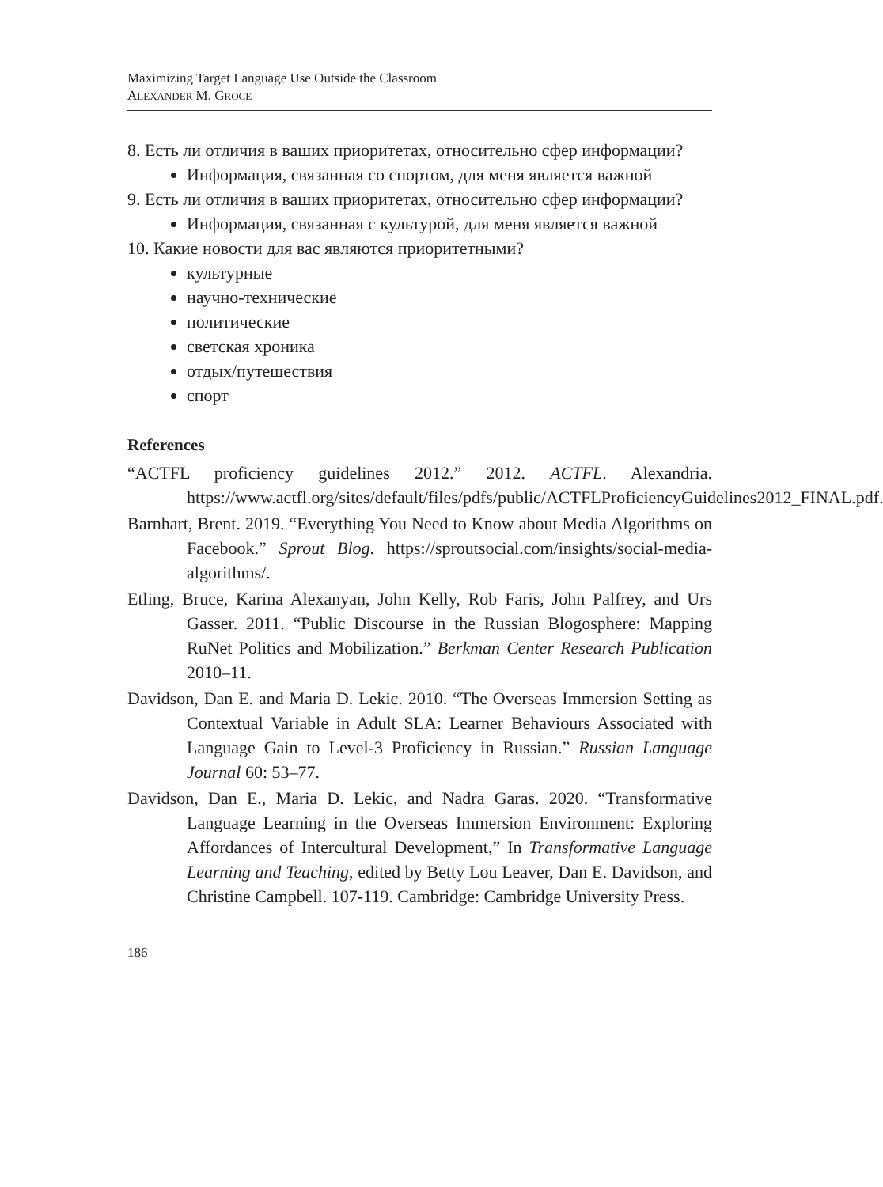Maximizing Target Language Use Outside the Classroom
ALEXANDER M. GROCE
8. Есть ли отличия в ваших приоритетах, относительно сфер информации?
Информация, связанная со спортом, для меня является важной
9. Есть ли отличия в ваших приоритетах, относительно сфер информации?
Информация, связанная с культурой, для меня является важной
10. Какие новости для вас являются приоритетными?
культурные
научно-технические
политические
светская хроника
отдых/путешествия
спорт
References
“ACTFL proficiency guidelines 2012.” 2012. ACTFL. Alexandria. https://www.actfl.org/sites/default/files/pdfs/public/ACTFLProficiencyGuidelines2012_FINAL.pdf.
Barnhart, Brent. 2019. “Everything You Need to Know about Media Algorithms on Facebook.” Sprout Blog. https://sproutsocial.com/insights/social-media-algorithms/.
Etling, Bruce, Karina Alexanyan, John Kelly, Rob Faris, John Palfrey, and Urs Gasser. 2011. “Public Discourse in the Russian Blogosphere: Mapping RuNet Politics and Mobilization.” Berkman Center Research Publication 2010–11.
Davidson, Dan E. and Maria D. Lekic. 2010. “The Overseas Immersion Setting as Contextual Variable in Adult SLA: Learner Behaviours Associated with Language Gain to Level-3 Proficiency in Russian.” Russian Language Journal 60: 53–77.
Davidson, Dan E., Maria D. Lekic, and Nadra Garas. 2020. “Transformative Language Learning in the Overseas Immersion Environment: Exploring Affordances of Intercultural Development,” In Transformative Language Learning and Teaching, edited by Betty Lou Leaver, Dan E. Davidson, and Christine Campbell. 107-119. Cambridge: Cambridge University Press.
186